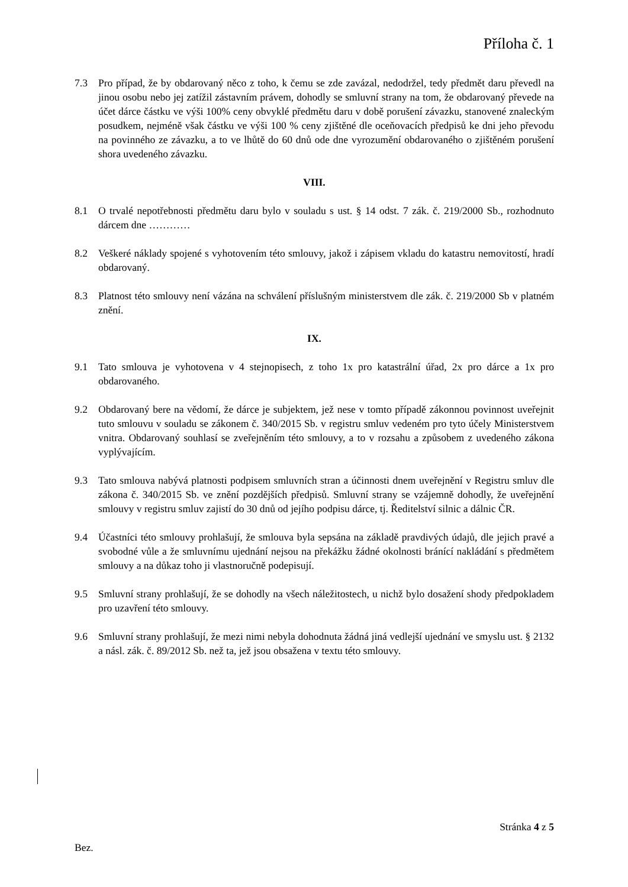Příloha č. 1
7.3 Pro případ, že by obdarovaný něco z toho, k čemu se zde zavázal, nedodržel, tedy předmět daru převedl na jinou osobu nebo jej zatížil zástavním právem, dohodly se smluvní strany na tom, že obdarovaný převede na účet dárce částku ve výši 100% ceny obvyklé předmětu daru v době porušení závazku, stanovené znaleckým posudkem, nejméně však částku ve výši 100 % ceny zjištěné dle oceňovacích předpisů ke dni jeho převodu na povinného ze závazku, a to ve lhůtě do 60 dnů ode dne vyrozumění obdarovaného o zjištěném porušení shora uvedeného závazku.
VIII.
8.1 O trvalé nepotřebnosti předmětu daru bylo v souladu s ust. § 14 odst. 7 zák. č. 219/2000 Sb., rozhodnuto dárcem dne …………
8.2 Veškeré náklady spojené s vyhotovením této smlouvy, jakož i zápisem vkladu do katastru nemovitostí, hradí obdarovaný.
8.3 Platnost této smlouvy není vázána na schválení příslušným ministerstvem dle zák. č. 219/2000 Sb v platném znění.
IX.
9.1 Tato smlouva je vyhotovena v 4 stejnopisech, z toho 1x pro katastrální úřad, 2x pro dárce a 1x pro obdarovaného.
9.2 Obdarovaný bere na vědomí, že dárce je subjektem, jež nese v tomto případě zákonnou povinnost uveřejnit tuto smlouvu v souladu se zákonem č. 340/2015 Sb. v registru smluv vedeném pro tyto účely Ministerstvem vnitra. Obdarovaný souhlasí se zveřejněním této smlouvy, a to v rozsahu a způsobem z uvedeného zákona vyplývajícím.
9.3 Tato smlouva nabývá platnosti podpisem smluvních stran a účinnosti dnem uveřejnění v Registru smluv dle zákona č. 340/2015 Sb. ve znění pozdějších předpisů. Smluvní strany se vzájemně dohodly, že uveřejnění smlouvy v registru smluv zajistí do 30 dnů od jejího podpisu dárce, tj. Ředitelství silnic a dálnic ČR.
9.4 Účastníci této smlouvy prohlašují, že smlouva byla sepsána na základě pravdivých údajů, dle jejich pravé a svobodné vůle a že smluvnímu ujednání nejsou na překážku žádné okolnosti bránící nakládání s předmětem smlouvy a na důkaz toho ji vlastnoručně podepisují.
9.5 Smluvní strany prohlašují, že se dohodly na všech náležitostech, u nichž bylo dosažení shody předpokladem pro uzavření této smlouvy.
9.6 Smluvní strany prohlašují, že mezi nimi nebyla dohodnuta žádná jiná vedlejší ujednání ve smyslu ust. § 2132 a násl. zák. č. 89/2012 Sb. než ta, jež jsou obsažena v textu této smlouvy.
Stránka 4 z 5
Bez.